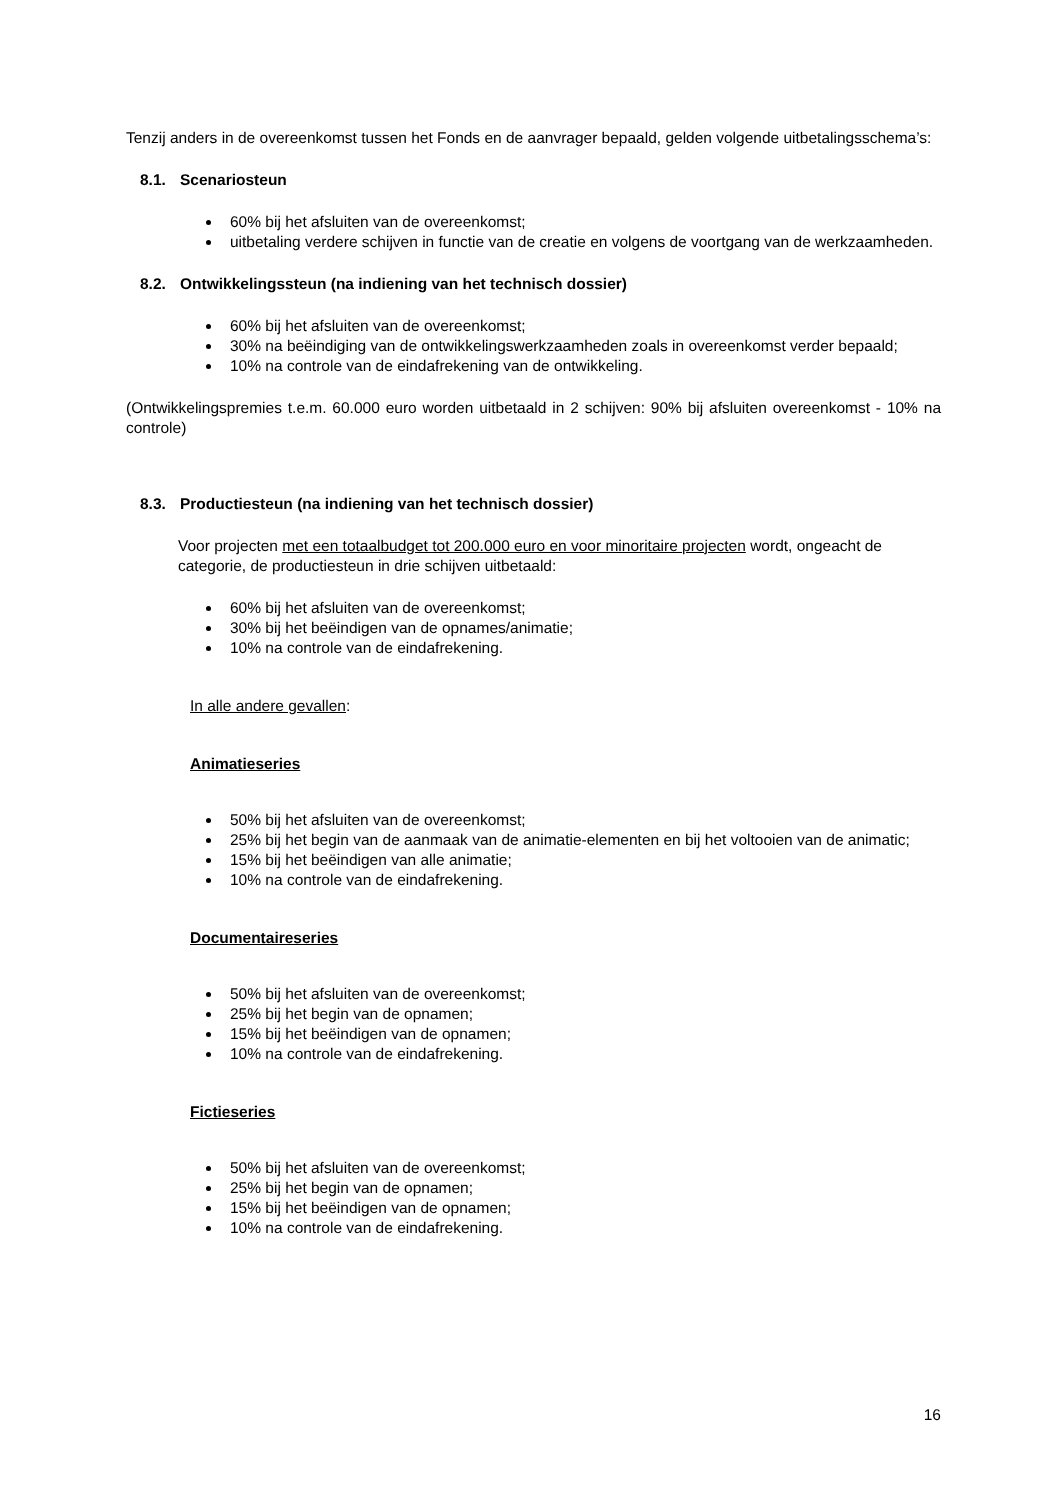Tenzij anders in de overeenkomst tussen het Fonds en de aanvrager bepaald, gelden volgende uitbetalingsschema’s:
8.1. Scenariosteun
60% bij het afsluiten van de overeenkomst;
uitbetaling verdere schijven in functie van de creatie en volgens de voortgang van de werkzaamheden.
8.2. Ontwikkelingssteun (na indiening van het technisch dossier)
60% bij het afsluiten van de overeenkomst;
30% na beëindiging van de ontwikkelingswerkzaamheden zoals in overeenkomst verder bepaald;
10% na controle van de eindafrekening van de ontwikkeling.
(Ontwikkelingspremies t.e.m. 60.000 euro worden uitbetaald in 2 schijven: 90% bij afsluiten overeenkomst - 10% na controle)
8.3. Productiesteun (na indiening van het technisch dossier)
Voor projecten met een totaalbudget tot 200.000 euro en voor minoritaire projecten wordt, ongeacht de categorie, de productiesteun in drie schijven uitbetaald:
60% bij het afsluiten van de overeenkomst;
30% bij het beëindigen van de opnames/animatie;
10% na controle van de eindafrekening.
In alle andere gevallen:
Animatieseries
50% bij het afsluiten van de overeenkomst;
25% bij het begin van de aanmaak van de animatie-elementen en bij het voltooien van de animatic;
15% bij het beëindigen van alle animatie;
10% na controle van de eindafrekening.
Documentaireseries
50% bij het afsluiten van de overeenkomst;
25% bij het begin van de opnamen;
15% bij het beëindigen van de opnamen;
10% na controle van de eindafrekening.
Fictieseries
50% bij het afsluiten van de overeenkomst;
25% bij het begin van de opnamen;
15% bij het beëindigen van de opnamen;
10% na controle van de eindafrekening.
16